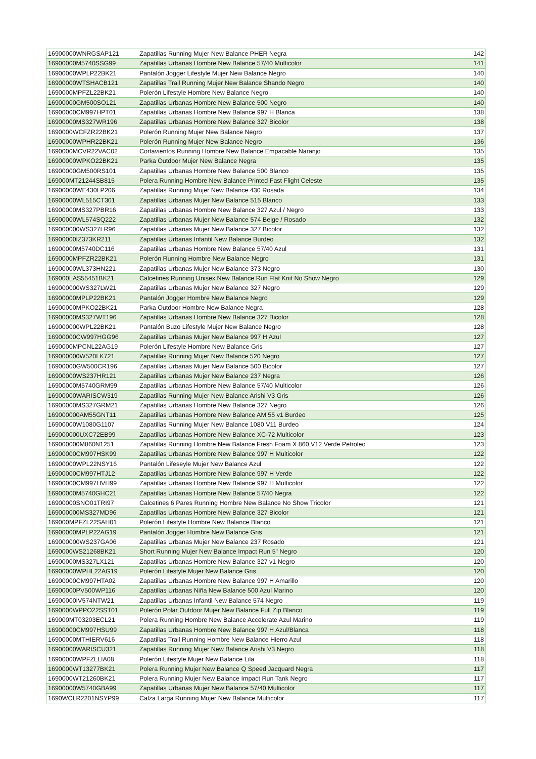| 16900000WNRGSAP121 | Zapatillas Running Mujer New Balance PHER Negra | 142 |
| 16900000M5740SSG99 | Zapatillas Urbanas Hombre New Balance 57/40 Multicolor | 141 |
| 16900000WPLP22BK21 | Pantalón Jogger Lifestyle Mujer New Balance Negro | 140 |
| 16900000WTSHACB121 | Zapatillas Trail Running Mujer New Balance Shando Negro | 140 |
| 1690000MPFZL22BK21 | Polerón Lifestyle Hombre New Balance Negro | 140 |
| 16900000GM500SO121 | Zapatillas Urbanas Hombre New Balance 500 Negro | 140 |
| 16900000CM997HPT01 | Zapatillas Urbanas Hombre New Balance 997 H Blanca | 138 |
| 16900000MS327WR196 | Zapatillas Urbanas Hombre New Balance 327 Bicolor | 138 |
| 1690000WCFZR22BK21 | Polerón Running Mujer New Balance Negro | 137 |
| 16900000WPHR22BK21 | Polerón Running Mujer New Balance Negro | 136 |
| 1690000MCVR22VAC02 | Cortavientos Running Hombre New Balance Empacable Naranjo | 135 |
| 16900000WPKO22BK21 | Parka Outdoor Mujer New Balance Negra | 135 |
| 16900000GM500RS101 | Zapatillas Urbanas Hombre New Balance 500 Blanco | 135 |
| 169000MT21244SB815 | Polera Running Hombre New Balance Printed Fast Flight Celeste | 135 |
| 16900000WE430LP206 | Zapatillas Running Mujer New Balance 430 Rosada | 134 |
| 16900000WL515CT301 | Zapatillas Urbanas Mujer New Balance 515 Blanco | 133 |
| 16900000MS327PBR16 | Zapatillas Urbanas Hombre New Balance 327 Azul / Negro | 133 |
| 16900000WL574SQ222 | Zapatillas Urbanas Mujer New Balance 574 Beige / Rosado | 132 |
| 169000000WS327LR96 | Zapatillas Urbanas Mujer New Balance 327 Bicolor | 132 |
| 16900000IZ373KR211 | Zapatillas Urbanas Infantil New Balance Burdeo | 132 |
| 16900000M5740DC116 | Zapatillas Urbanas Hombre New Balance 57/40 Azul | 131 |
| 1690000MPFZR22BK21 | Polerón Running Hombre New Balance Negro | 131 |
| 16900000WL373HN221 | Zapatillas Urbanas Mujer New Balance 373 Negro | 130 |
| 169000LAS55451BK21 | Calcetines Running Unisex New Balance Run Flat Knit No Show Negro | 129 |
| 169000000WS327LW21 | Zapatillas Urbanas Mujer New Balance 327 Negro | 129 |
| 16900000MPLP22BK21 | Pantalón Jogger Hombre New Balance Negro | 129 |
| 16900000MPKO22BK21 | Parka Outdoor Hombre New Balance Negra | 128 |
| 16900000MS327WT196 | Zapatillas Urbanas Hombre New Balance 327 Bicolor | 128 |
| 169000000WPL22BK21 | Pantalón Buzo Lifestyle Mujer New Balance Negro | 128 |
| 16900000CW997HGG96 | Zapatillas Urbanas Mujer New Balance 997 H Azul | 127 |
| 1690000MPCNL22AG19 | Polerón Lifestyle Hombre New Balance Gris | 127 |
| 169000000W520LK721 | Zapatillas Running Mujer New Balance 520 Negro | 127 |
| 16900000GW500CR196 | Zapatillas Urbanas Mujer New Balance 500 Bicolor | 127 |
| 16900000WS237HR121 | Zapatillas Urbanas Mujer New Balance 237 Negra | 126 |
| 16900000M5740GRM99 | Zapatillas Urbanas Hombre New Balance 57/40 Multicolor | 126 |
| 16900000WARISCW319 | Zapatillas Running Mujer New Balance Arishi V3 Gris | 126 |
| 16900000MS327GRM21 | Zapatillas Urbanas Hombre New Balance 327 Negro | 126 |
| 169000000AM55GNT11 | Zapatillas Urbanas Hombre New Balance AM 55 v1 Burdeo | 125 |
| 16900000W1080G1107 | Zapatillas Running Mujer New Balance 1080 V11 Burdeo | 124 |
| 169000000UXC72EB99 | Zapatillas Urbanas Hombre New Balance XC-72 Multicolor | 123 |
| 169000000M860N1251 | Zapatillas Running Hombre New Balance Fresh Foam X 860 V12 Verde Petroleo | 123 |
| 16900000CM997HSK99 | Zapatillas Urbanas Hombre New Balance 997 H Multicolor | 122 |
| 16900000WPL22NSY16 | Pantalón Lifeseyle Mujer New Balance Azul | 122 |
| 16900000CM997HTJ12 | Zapatillas Urbanas Hombre New Balance 997 H Verde | 122 |
| 16900000CM997HVH99 | Zapatillas Urbanas Hombre New Balance 997 H Multicolor | 122 |
| 16900000M5740GHC21 | Zapatillas Urbanas Hombre New Balance 57/40 Negra | 122 |
| 16900000SNO01TRI97 | Calcetines 6 Pares Running Hombre New Balance No Show Tricolor | 121 |
| 169000000MS327MD96 | Zapatillas Urbanas Hombre New Balance 327 Bicolor | 121 |
| 169000MPFZL22SAH01 | Polerón Lifestyle Hombre New Balance Blanco | 121 |
| 16900000MPLP22AG19 | Pantalón Jogger Hombre New Balance Gris | 121 |
| 169000000WS237GA06 | Zapatillas Urbanas Mujer New Balance 237 Rosado | 121 |
| 1690000WS21268BK21 | Short Running Mujer New Balance Impact Run 5" Negro | 120 |
| 16900000MS327LX121 | Zapatillas Urbanas Hombre New Balance 327 v1 Negro | 120 |
| 16900000WPHL22AG19 | Polerón Lifestyle Mujer New Balance Gris | 120 |
| 16900000CM997HTA02 | Zapatillas Urbanas Hombre New Balance 997 H Amarillo | 120 |
| 16900000PV500WP116 | Zapatillas Urbanas Niña New Balance 500 Azul Marino | 120 |
| 16900000IV574NTW21 | Zapatillas Urbanas Infantil New Balance 574 Negro | 119 |
| 1690000WPPO22SST01 | Polerón Polar Outdoor Mujer New Balance Full Zip Blanco | 119 |
| 169000MT03203ECL21 | Polera Running Hombre New Balance Accelerate Azul Marino | 119 |
| 16900000CM997HSU99 | Zapatillas Urbanas Hombre New Balance 997 H Azul/Blanca | 118 |
| 16900000MTHIERV616 | Zapatillas Trail Running Hombre New Balance Hierro Azul | 118 |
| 16900000WARISCU321 | Zapatillas Running Mujer New Balance Arishi V3 Negro | 118 |
| 16900000WPFZLLIA08 | Polerón Lifestyle Mujer New Balance Lila | 118 |
| 1690000WT13277BK21 | Polera Running Mujer New Balance Q Speed Jacquard Negra | 117 |
| 1690000WT21260BK21 | Polera Running Mujer New Balance Impact Run Tank Negro | 117 |
| 16900000W5740GBA99 | Zapatillas Urbanas Mujer New Balance 57/40 Multicolor | 117 |
| 1690WCLR2201NSYP99 | Calza Larga Running Mujer New Balance Multicolor | 117 |